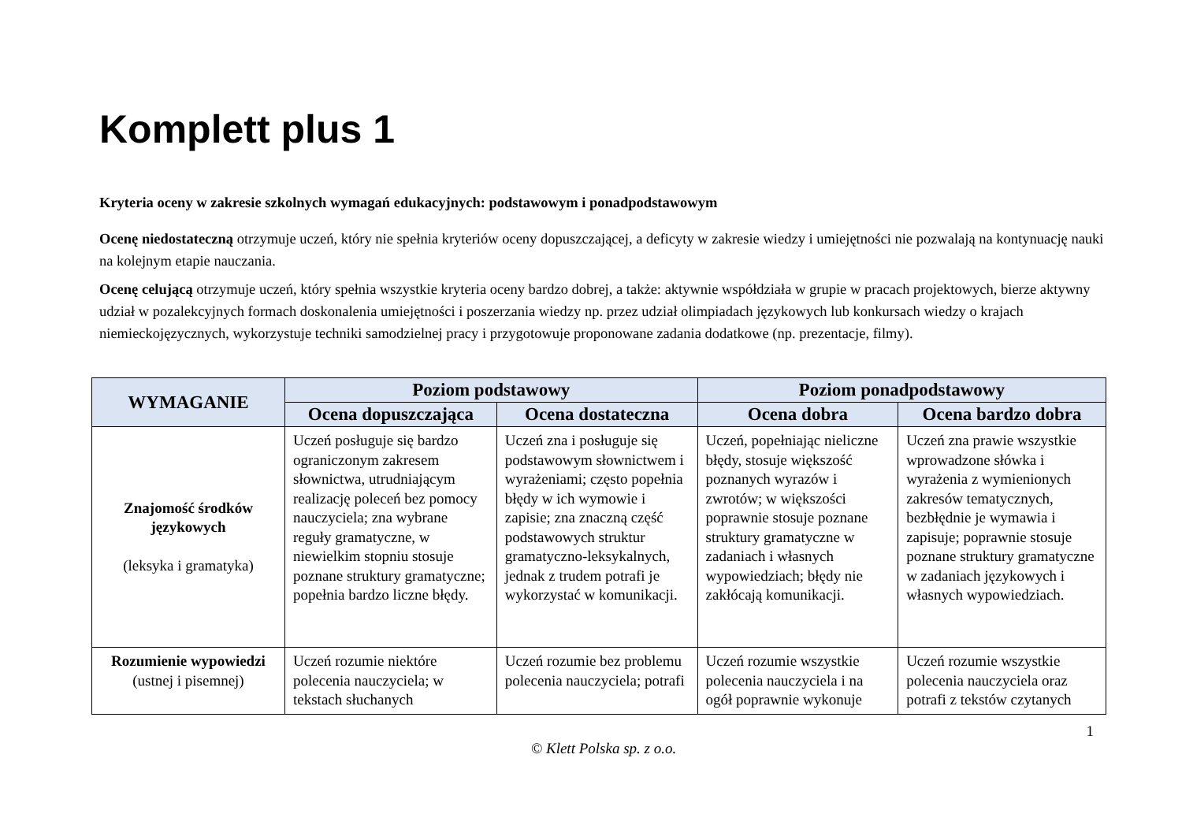Komplett plus 1
Kryteria oceny w zakresie szkolnych wymagań edukacyjnych: podstawowym i ponadpodstawowym
Ocenę niedostateczną otrzymuje uczeń, który nie spełnia kryteriów oceny dopuszczającej, a deficyty w zakresie wiedzy i umiejętności nie pozwalają na kontynuację nauki na kolejnym etapie nauczania.
Ocenę celującą otrzymuje uczeń, który spełnia wszystkie kryteria oceny bardzo dobrej, a także: aktywnie współdziała w grupie w pracach projektowych, bierze aktywny udział w pozalekcyjnych formach doskonalenia umiejętności i poszerzania wiedzy np. przez udział olimpiadach językowych lub konkursach wiedzy o krajach niemieckojęzycznych, wykorzystuje techniki samodzielnej pracy i przygotowuje proponowane zadania dodatkowe (np. prezentacje, filmy).
| WYMAGANIE | Poziom podstawowy | | Poziom ponadpodstawowy | |
| --- | --- | --- | --- | --- |
| | Ocena dopuszczająca | Ocena dostateczna | Ocena dobra | Ocena bardzo dobra |
| Znajomość środków językowych (leksyka i gramatyka) | Uczeń posługuje się bardzo ograniczonym zakresem słownictwa, utrudniającym realizację poleceń bez pomocy nauczyciela; zna wybrane reguły gramatyczne, w niewielkim stopniu stosuje poznane struktury gramatyczne; popełnia bardzo liczne błędy. | Uczeń zna i posługuje się podstawowym słownictwem i wyrażeniami; często popełnia błędy w ich wymowie i zapisie; zna znaczną część podstawowych struktur gramatyczno-leksykalnych, jednak z trudem potrafi je wykorzystać w komunikacji. | Uczeń, popełniając nieliczne błędy, stosuje większość poznanych wyrazów i zwrotów; w większości poprawnie stosuje poznane struktury gramatyczne w zadaniach i własnych wypowiedziach; błędy nie zakłócają komunikacji. | Uczeń zna prawie wszystkie wprowadzone słówka i wyrażenia z wymienionych zakresów tematycznych, bezbłędnie je wymawia i zapisuje; poprawnie stosuje poznane struktury gramatyczne w zadaniach językowych i własnych wypowiedziach. |
| Rozumienie wypowiedzi (ustnej i pisemnej) | Uczeń rozumie niektóre polecenia nauczyciela; w tekstach słuchanych | Uczeń rozumie bez problemu polecenia nauczyciela; potrafi | Uczeń rozumie wszystkie polecenia nauczyciela i na ogół poprawnie wykonuje | Uczeń rozumie wszystkie polecenia nauczyciela oraz potrafi z tekstów czytanych |
1
© Klett Polska sp. z o.o.